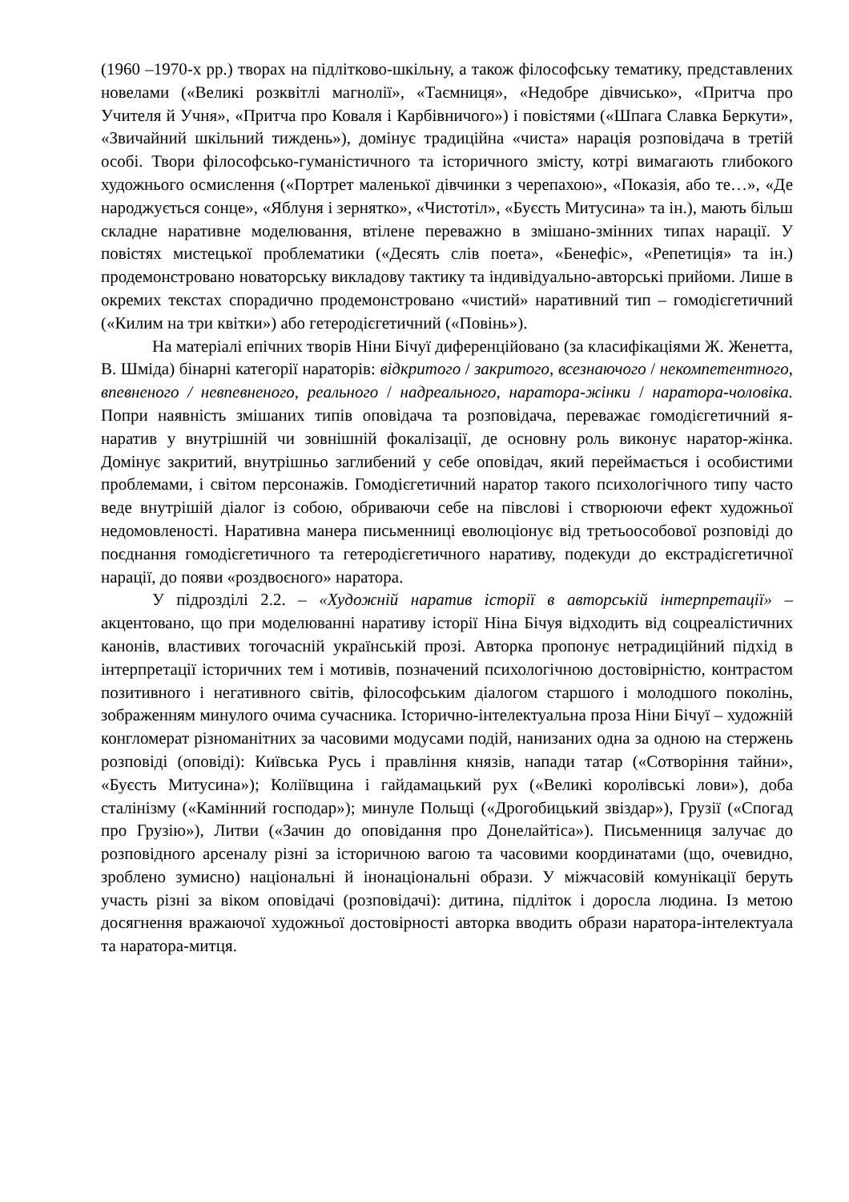(1960 –1970-х рр.) творах на підлітково-шкільну, а також філософську тематику, представлених новелами («Великі розквітлі магнолії», «Таємниця», «Недобре дівчисько», «Притча про Учителя й Учня», «Притча про Коваля і Карбівничого») і повістями («Шпага Славка Беркути», «Звичайний шкільний тиждень»), домінує традиційна «чиста» нарація розповідача в третій особі. Твори філософсько-гуманістичного та історичного змісту, котрі вимагають глибокого художнього осмислення («Портрет маленької дівчинки з черепахою», «Показія, або те…», «Де народжується сонце», «Яблуня і зернятко», «Чистотіл», «Буєсть Митусина» та ін.), мають більш складне наративне моделювання, втілене переважно в змішано-змінних типах нарації. У повістях мистецької проблематики («Десять слів поета», «Бенефіс», «Репетиція» та ін.) продемонстровано новаторську викладову тактику та індивідуально-авторські прийоми. Лише в окремих текстах спорадично продемонстровано «чистий» наративний тип – гомодієгетичний («Килим на три квітки») або гетеродієгетичний («Повінь»).
На матеріалі епічних творів Ніни Бічуї диференційовано (за класифікаціями Ж. Женетта, В. Шміда) бінарні категорії нараторів: відкритого / закритого, всезнаючого / некомпетентного, впевненого / невпевненого, реального / надреального, наратора-жінки / наратора-чоловіка. Попри наявність змішаних типів оповідача та розповідача, переважає гомодієгетичний я-наратив у внутрішній чи зовнішній фокалізації, де основну роль виконує наратор-жінка. Домінує закритий, внутрішньо заглибений у себе оповідач, який переймається і особистими проблемами, і світом персонажів. Гомодієгетичний наратор такого психологічного типу часто веде внутрішій діалог із собою, обриваючи себе на півслові і створюючи ефект художньої недомовленості. Наративна манера письменниці еволюціонує від третьоособової розповіді до поєднання гомодієгетичного та гетеродієгетичного наративу, подекуди до екстрадієгетичної нарації, до появи «роздвоєного» наратора.
У підрозділі 2.2. – «Художній наратив історії в авторській інтерпретації» – акцентовано, що при моделюванні наративу історії Ніна Бічуя відходить від соцреалістичних канонів, властивих тогочасній українській прозі. Авторка пропонує нетрадиційний підхід в інтерпретації історичних тем і мотивів, позначений психологічною достовірністю, контрастом позитивного і негативного світів, філософським діалогом старшого і молодшого поколінь, зображенням минулого очима сучасника. Історично-інтелектуальна проза Ніни Бічуї – художній конгломерат різноманітних за часовими модусами подій, нанизаних одна за одною на стержень розповіді (оповіді): Київська Русь і правління князів, напади татар («Сотворіння тайни», «Буєсть Митусина»); Коліївщина і гайдамацький рух («Великі королівські лови»), доба сталінізму («Камінний господар»); минуле Польщі («Дрогобицький звіздар»), Грузії («Спогад про Грузію»), Литви («Зачин до оповідання про Донелайтіса»). Письменниця залучає до розповідного арсеналу різні за історичною вагою та часовими координатами (що, очевидно, зроблено зумисно) національні й інонаціональні образи. У міжчасовій комунікації беруть участь різні за віком оповідачі (розповідачі): дитина, підліток і доросла людина. Із метою досягнення вражаючої художньої достовірності авторка вводить образи наратора-інтелектуала та наратора-митця.